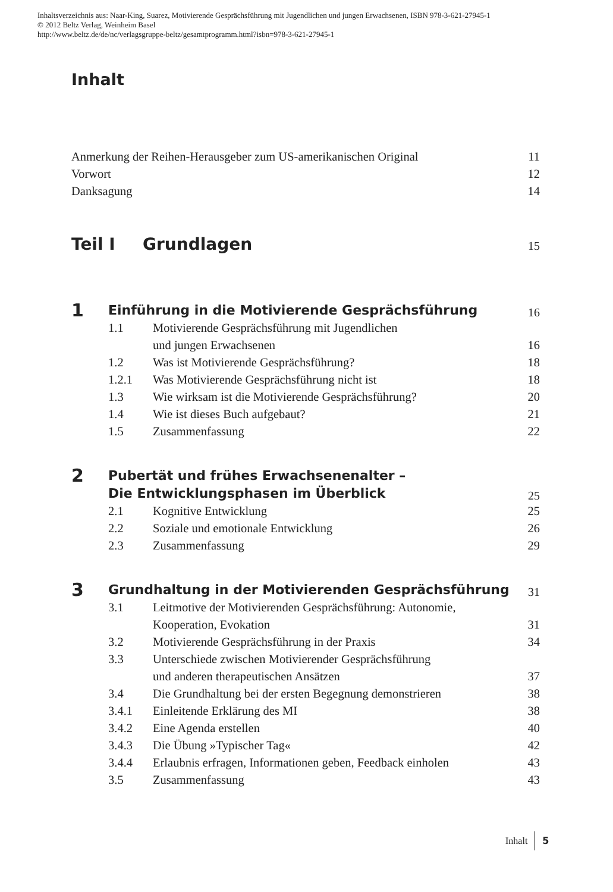Inhaltsverzeichnis aus: Naar-King, Suarez, Motivierende Gesprächsführung mit Jugendlichen und jungen Erwachsenen, ISBN 978-3-621-27945-1
© 2012 Beltz Verlag, Weinheim Basel
http://www.beltz.de/de/nc/verlagsgruppe-beltz/gesamtprogramm.html?isbn=978-3-621-27945-1
Inhalt
Anmerkung der Reihen-Herausgeber zum US-amerikanischen Original 11
Vorwort 12
Danksagung 14
Teil I Grundlagen 15
1 Einführung in die Motivierende Gesprächsführung 16
1.1 Motivierende Gesprächsführung mit Jugendlichen
und jungen Erwachsenen 16
1.2 Was ist Motivierende Gesprächsführung? 18
1.2.1 Was Motivierende Gesprächsführung nicht ist 18
1.3 Wie wirksam ist die Motivierende Gesprächsführung? 20
1.4 Wie ist dieses Buch aufgebaut? 21
1.5 Zusammenfassung 22
2 Pubertät und frühes Erwachsenenalter –
Die Entwicklungsphasen im Überblick 25
2.1 Kognitive Entwicklung 25
2.2 Soziale und emotionale Entwicklung 26
2.3 Zusammenfassung 29
3 Grundhaltung in der Motivierenden Gesprächsführung 31
3.1 Leitmotive der Motivierenden Gesprächsführung: Autonomie,
Kooperation, Evokation 31
3.2 Motivierende Gesprächsführung in der Praxis 34
3.3 Unterschiede zwischen Motivierender Gesprächsführung
und anderen therapeutischen Ansätzen 37
3.4 Die Grundhaltung bei der ersten Begegnung demonstrieren 38
3.4.1 Einleitende Erklärung des MI 38
3.4.2 Eine Agenda erstellen 40
3.4.3 Die Übung »Typischer Tag« 42
3.4.4 Erlaubnis erfragen, Informationen geben, Feedback einholen 43
3.5 Zusammenfassung 43
Inhalt 5